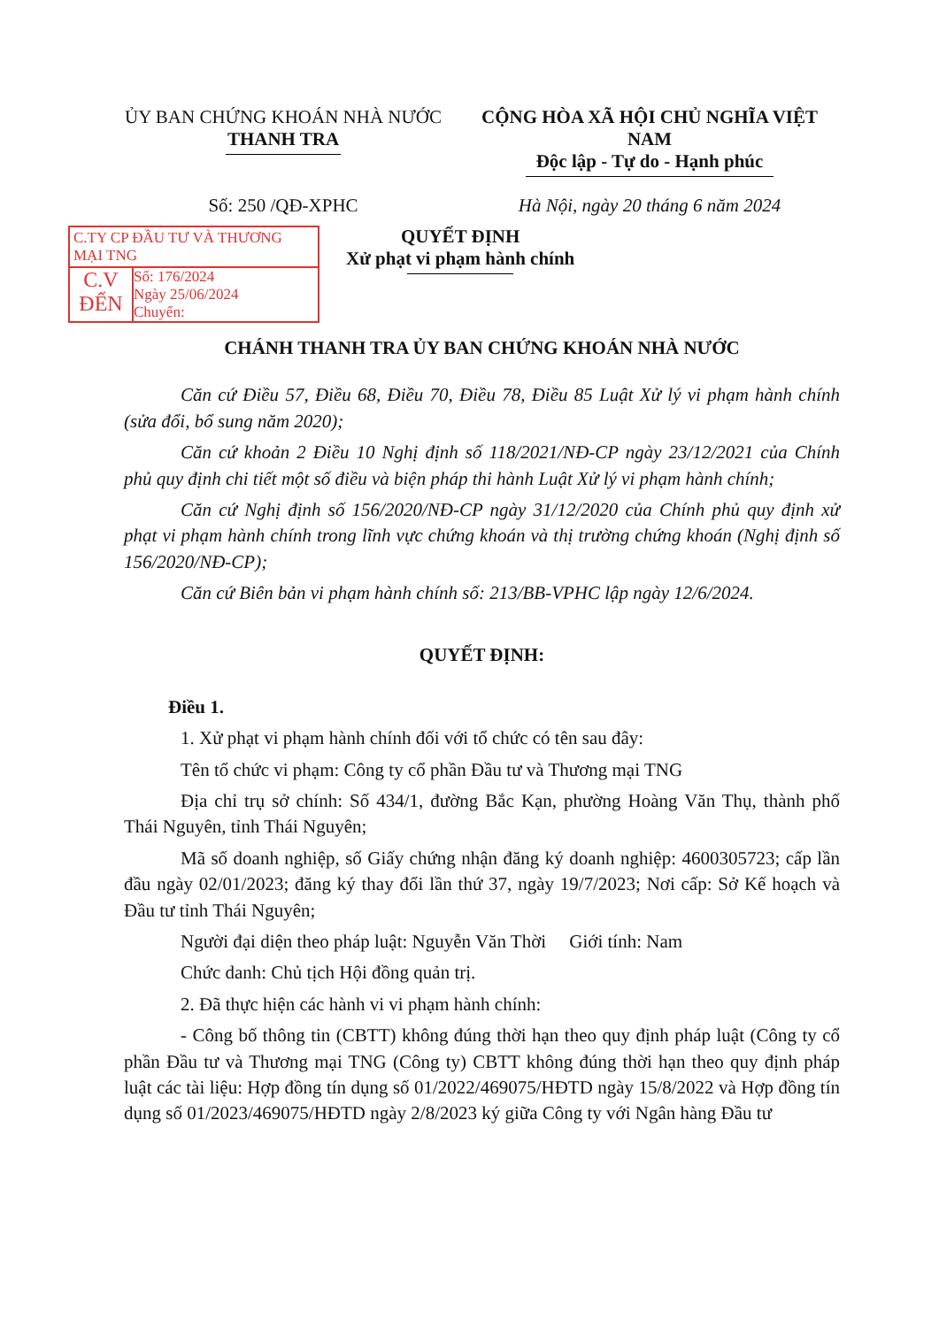ỦY BAN CHỨNG KHOÁN NHÀ NƯỚC
THANH TRA
CỘNG HÒA XÃ HỘI CHỦ NGHĨA VIỆT NAM
Độc lập - Tự do - Hạnh phúc
Số: 250 /QĐ-XPHC Hà Nội, ngày 20 tháng 6 năm 2024
C.TY CP ĐẦU TƯ VÀ THƯƠNG MẠI TNG
C.V
ĐẾN
Số: 176/2024
Ngày 25/06/2024
Chuyển:
QUYẾT ĐỊNH
Xử phạt vi phạm hành chính
CHÁNH THANH TRA ỦY BAN CHỨNG KHOÁN NHÀ NƯỚC
Căn cứ Điều 57, Điều 68, Điều 70, Điều 78, Điều 85 Luật Xử lý vi phạm hành chính (sửa đổi, bổ sung năm 2020);
Căn cứ khoản 2 Điều 10 Nghị định số 118/2021/NĐ-CP ngày 23/12/2021 của Chính phủ quy định chi tiết một số điều và biện pháp thi hành Luật Xử lý vi phạm hành chính;
Căn cứ Nghị định số 156/2020/NĐ-CP ngày 31/12/2020 của Chính phủ quy định xử phạt vi phạm hành chính trong lĩnh vực chứng khoán và thị trường chứng khoán (Nghị định số 156/2020/NĐ-CP);
Căn cứ Biên bản vi phạm hành chính số: 213/BB-VPHC lập ngày 12/6/2024.
QUYẾT ĐỊNH:
Điều 1.
1. Xử phạt vi phạm hành chính đối với tổ chức có tên sau đây:
Tên tổ chức vi phạm: Công ty cổ phần Đầu tư và Thương mại TNG
Địa chỉ trụ sở chính: Số 434/1, đường Bắc Kạn, phường Hoàng Văn Thụ, thành phố Thái Nguyên, tỉnh Thái Nguyên;
Mã số doanh nghiệp, số Giấy chứng nhận đăng ký doanh nghiệp: 4600305723; cấp lần đầu ngày 02/01/2023; đăng ký thay đổi lần thứ 37, ngày 19/7/2023; Nơi cấp: Sở Kế hoạch và Đầu tư tỉnh Thái Nguyên;
Người đại diện theo pháp luật: Nguyễn Văn Thời Giới tính: Nam
Chức danh: Chủ tịch Hội đồng quản trị.
2. Đã thực hiện các hành vi vi phạm hành chính:
- Công bố thông tin (CBTT) không đúng thời hạn theo quy định pháp luật (Công ty cổ phần Đầu tư và Thương mại TNG (Công ty) CBTT không đúng thời hạn theo quy định pháp luật các tài liệu: Hợp đồng tín dụng số 01/2022/469075/HĐTD ngày 15/8/2022 và Hợp đồng tín dụng số 01/2023/469075/HĐTD ngày 2/8/2023 ký giữa Công ty với Ngân hàng Đầu tư